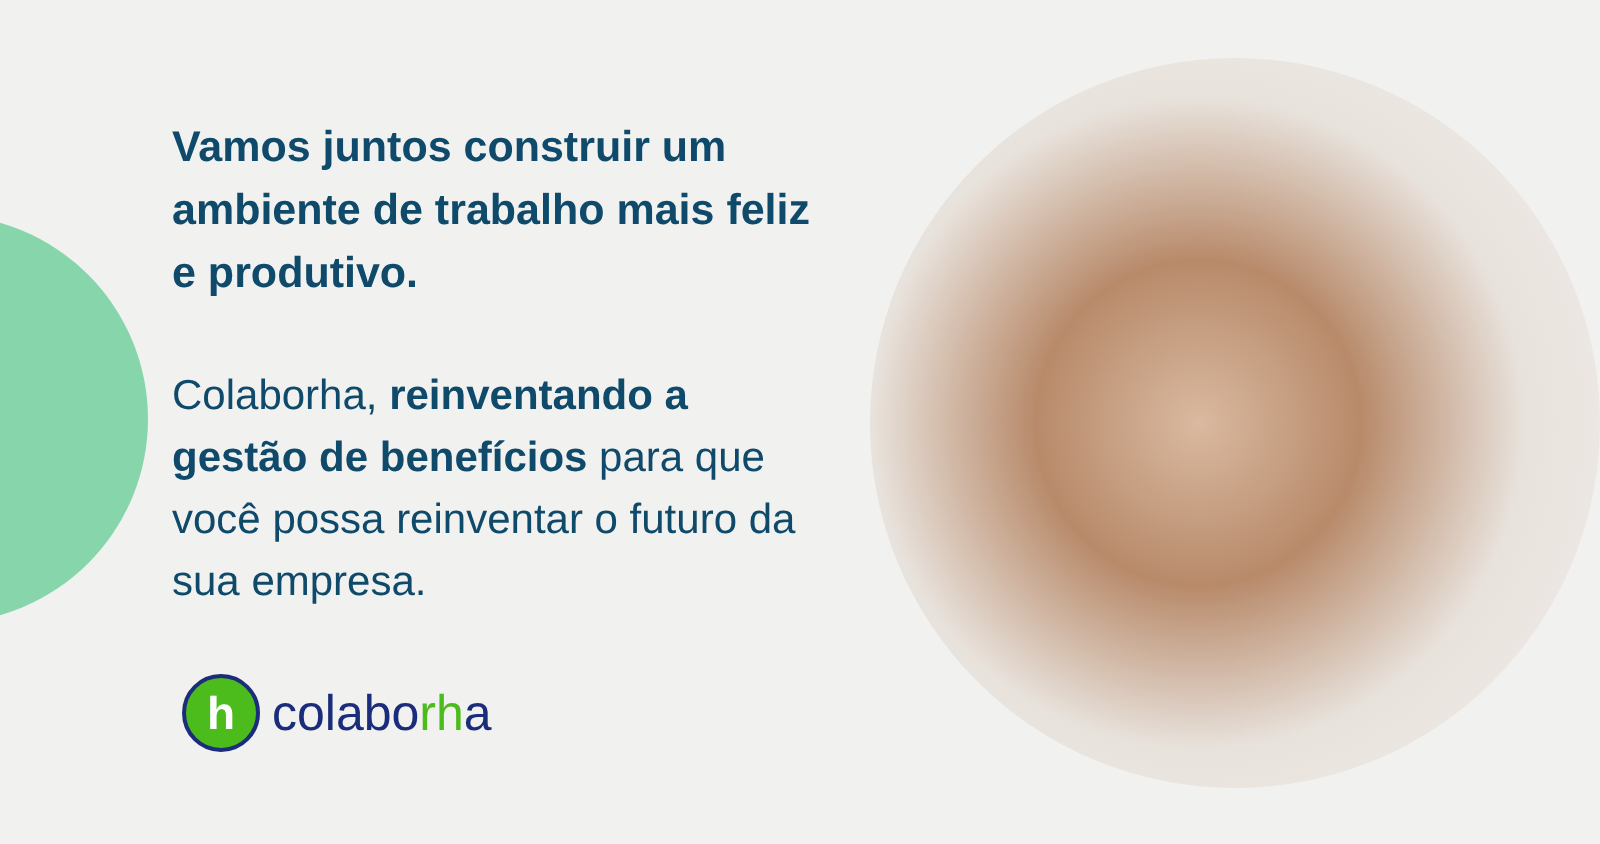Vamos juntos construir um ambiente de trabalho mais feliz e produtivo.
Colaborha, reinventando a gestão de benefícios para que você possa reinventar o futuro da sua empresa.
h
colaborha